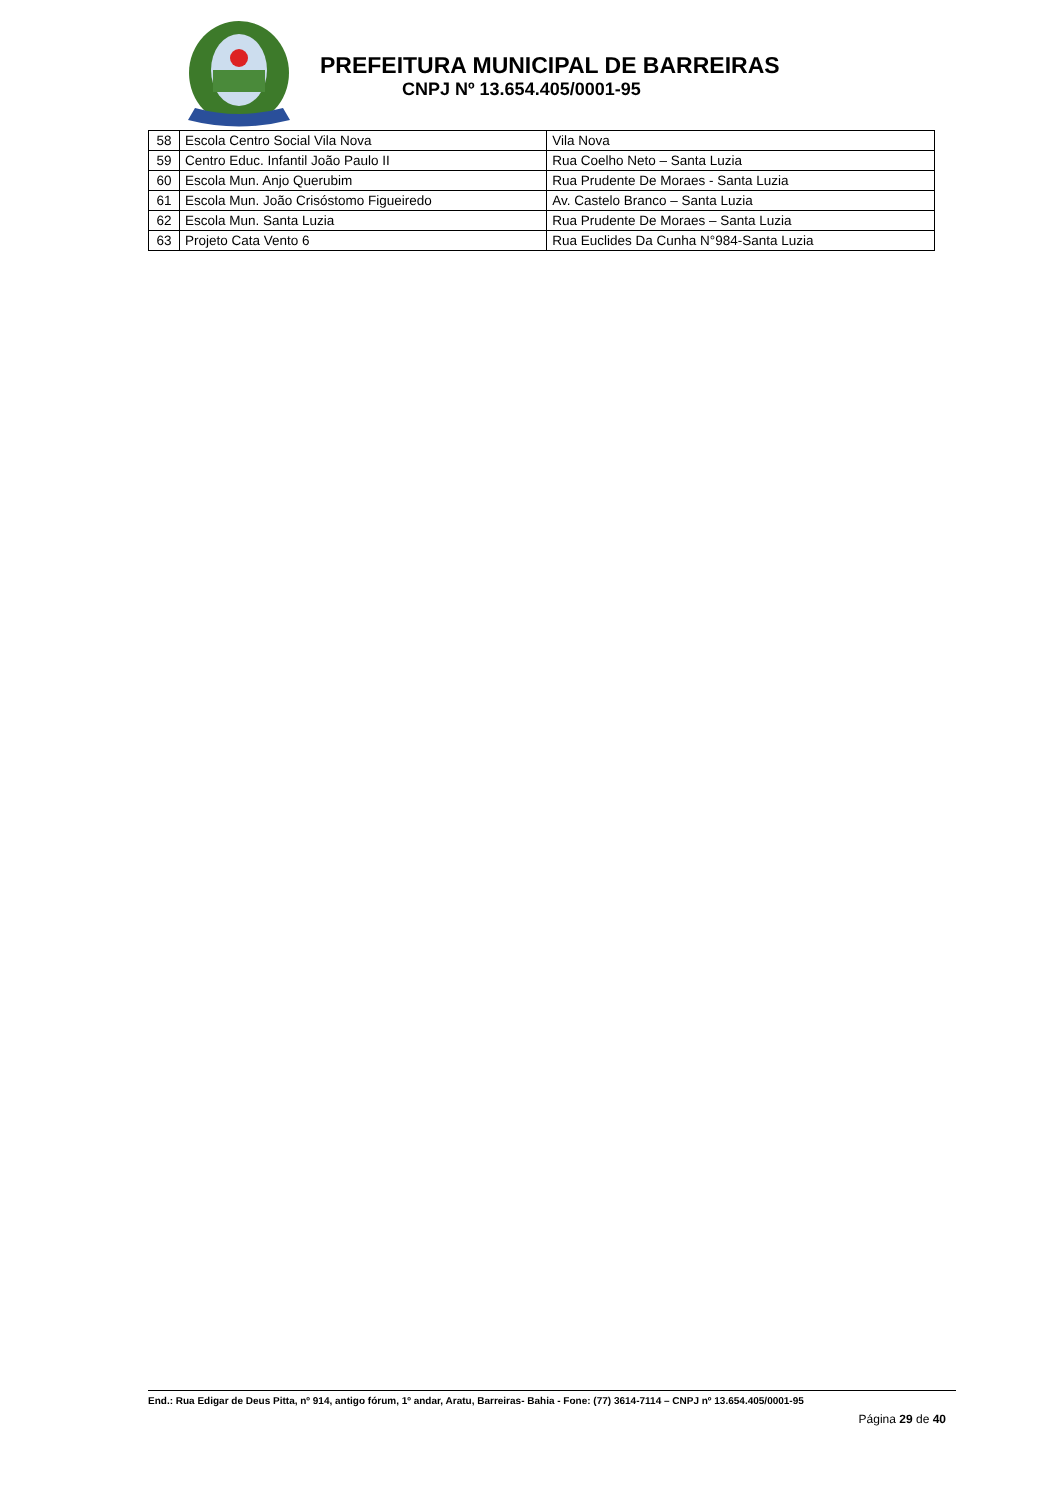PREFEITURA MUNICIPAL DE BARREIRAS
CNPJ Nº 13.654.405/0001-95
| 58 | Escola Centro Social Vila Nova | Vila Nova |
| 59 | Centro Educ. Infantil João Paulo II | Rua Coelho Neto – Santa Luzia |
| 60 | Escola Mun. Anjo Querubim | Rua Prudente De Moraes - Santa Luzia |
| 61 | Escola Mun. João Crisóstomo Figueiredo | Av. Castelo Branco – Santa Luzia |
| 62 | Escola Mun. Santa Luzia | Rua Prudente De Moraes – Santa Luzia |
| 63 | Projeto Cata Vento 6 | Rua Euclides Da Cunha N°984-Santa Luzia |
End.: Rua Edigar de Deus Pitta, nº 914, antigo fórum, 1º andar, Aratu, Barreiras- Bahia - Fone: (77) 3614-7114 – CNPJ nº 13.654.405/0001-95
Página 29 de 40